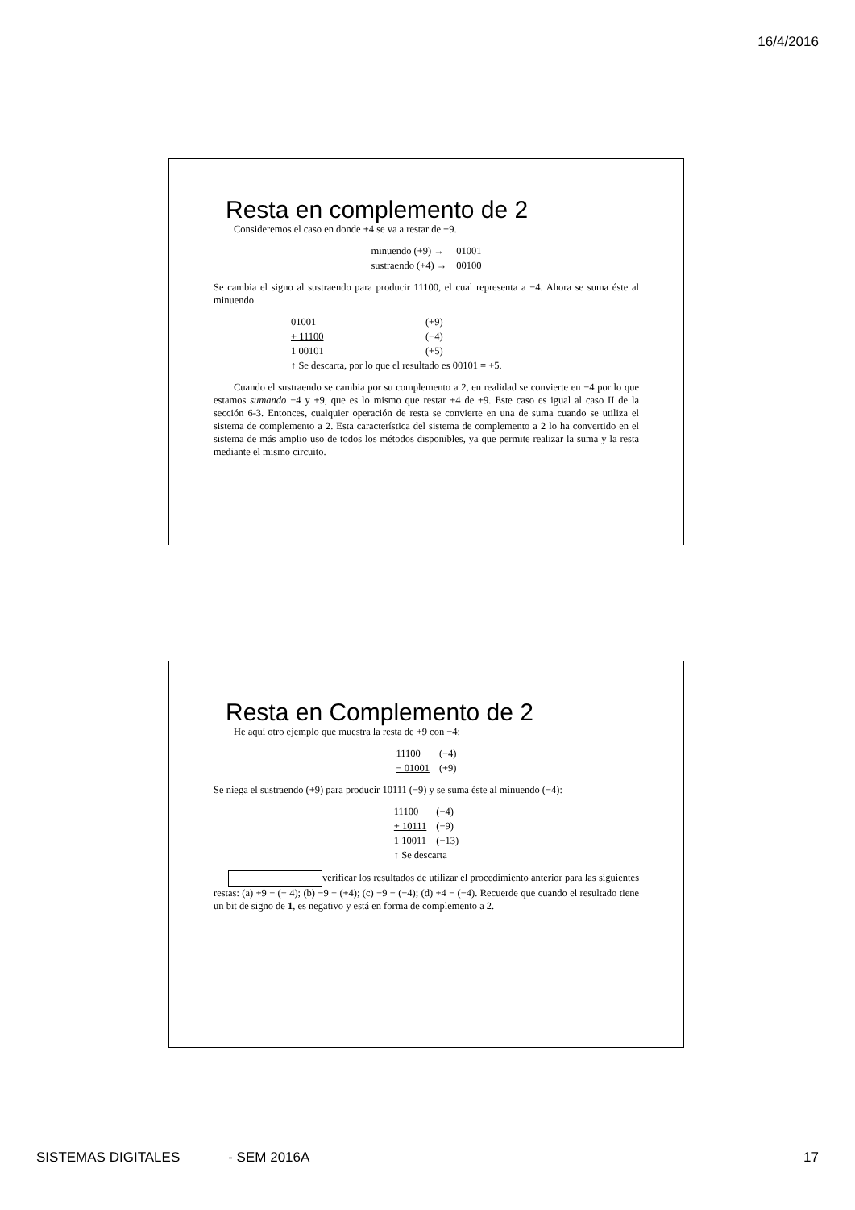16/4/2016
Resta en complemento de 2
Consideremos el caso en donde +4 se va a restar de +9.
| minuendo (+9) → | 01001 |
| sustraendo (+4) → | 00100 |
Se cambia el signo al sustraendo para producir 11100, el cual representa a −4. Ahora se suma éste al minuendo.
| 01001 | (+9) |
| + 11100 | (−4) |
| 1 00101 | (+5) |
| ↑ Se descarta, por lo que el resultado es 00101 = +5. | |
Cuando el sustraendo se cambia por su complemento a 2, en realidad se convierte en −4 por lo que estamos sumando −4 y +9, que es lo mismo que restar +4 de +9. Este caso es igual al caso II de la sección 6-3. Entonces, cualquier operación de resta se convierte en una de suma cuando se utiliza el sistema de complemento a 2. Esta característica del sistema de complemento a 2 lo ha convertido en el sistema de más amplio uso de todos los métodos disponibles, ya que permite realizar la suma y la resta mediante el mismo circuito.
Resta en Complemento de 2
He aquí otro ejemplo que muestra la resta de +9 con −4:
| 11100 | (−4) |
| − 01001 | (+9) |
Se niega el sustraendo (+9) para producir 10111 (−9) y se suma éste al minuendo (−4):
| 11100 | (−4) |
| + 10111 | (−9) |
| 1 10011 | (−13) |
| ↑ Se descarta | |
verificar los resultados de utilizar el procedimiento anterior para las siguientes restas: (a) +9 − (− 4); (b) −9 − (+4); (c) −9 − (−4); (d) +4 − (−4). Recuerde que cuando el resultado tiene un bit de signo de 1, es negativo y está en forma de complemento a 2.
SISTEMAS DIGITALES - SEM 2016A 17